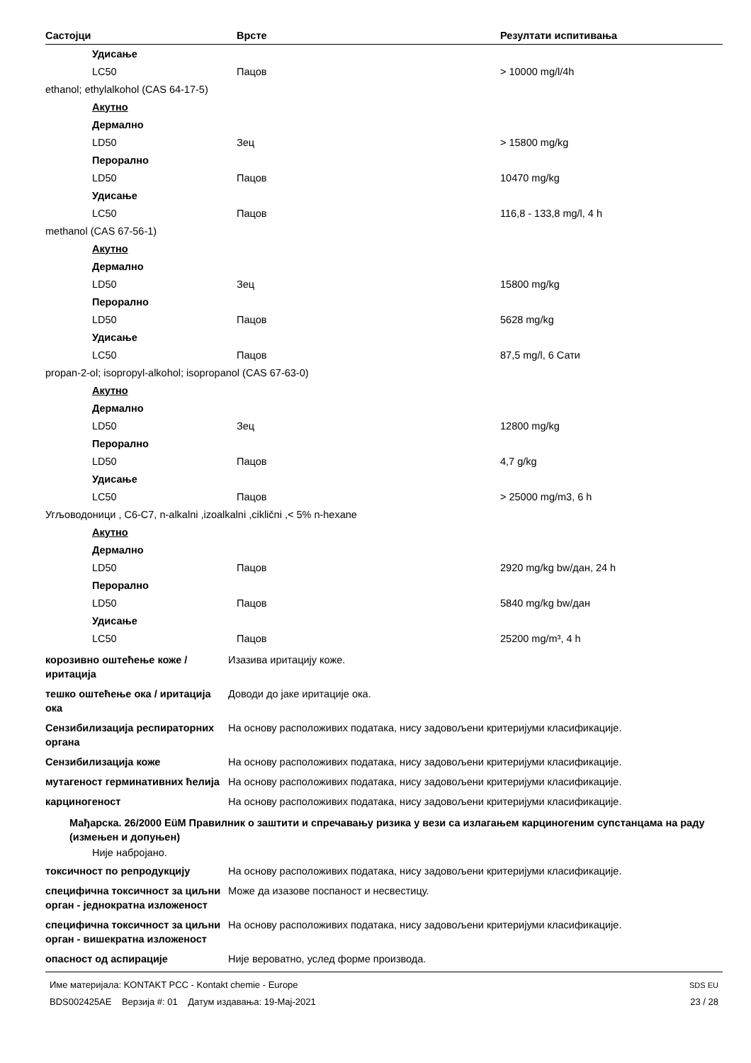| Састојци | Врсте | Резултати испитивања |
| --- | --- | --- |
| Удисање | | |
| LC50 | Пацов | > 10000 mg/l/4h |
| ethanol; ethylalkohol (CAS 64-17-5) | | |
| Акутно | | |
| Дермално | | |
| LD50 | Зец | > 15800 mg/kg |
| Перорално | | |
| LD50 | Пацов | 10470 mg/kg |
| Удисање | | |
| LC50 | Пацов | 116,8 - 133,8 mg/l, 4 h |
| methanol (CAS 67-56-1) | | |
| Акутно | | |
| Дермално | | |
| LD50 | Зец | 15800 mg/kg |
| Перорално | | |
| LD50 | Пацов | 5628 mg/kg |
| Удисање | | |
| LC50 | Пацов | 87,5 mg/l, 6 Сати |
| propan-2-ol; isopropyl-alkohol; isopropanol (CAS 67-63-0) | | |
| Акутно | | |
| Дермално | | |
| LD50 | Зец | 12800 mg/kg |
| Перорално | | |
| LD50 | Пацов | 4,7 g/kg |
| Удисање | | |
| LC50 | Пацов | > 25000 mg/m3, 6 h |
| Угљоводоници , C6-C7, n-alkalni ,izoalkalni ,ciklični ,< 5% n-hexane | | |
| Акутно | | |
| Дермално | | |
| LD50 | Пацов | 2920 mg/kg bw/дан, 24 h |
| Перорално | | |
| LD50 | Пацов | 5840 mg/kg bw/дан |
| Удисање | | |
| LC50 | Пацов | 25200 mg/m³, 4 h |
корозивно оштећење коже / иритација
Изазива иритацију коже.
тешко оштећење ока / иритација ока
Доводи до јаке иритације ока.
Сензибилизација респираторних органа
На основу расположивих података, нису задовољени критеријуми класификације.
Сензибилизација коже На основу расположивих података, нису задовољени критеријуми класификације.
мутагеност герминативних ћелија
На основу расположивих података, нису задовољени критеријуми класификације.
карциногеност На основу расположивих података, нису задовољени критеријуми класификације.
Мађарска. 26/2000 EüM Правилник о заштити и спречавању ризика у вези са излагањем карциногеним супстанцама на раду (измењен и допуњен)
Није набројано.
токсичност по репродукцију На основу расположивих података, нису задовољени критеријуми класификације.
специфична токсичност за циљни орган - једнократна изложеност
Може да изазове поспаност и несвестицу.
специфична токсичност за циљни орган - вишекратна изложеност
На основу расположивих података, нису задовољени критеријуми класификације.
опасност од аспирације Није вероватно, услед форме производа.
Име материјала: KONTAKT PCC - Kontakt chemie - Europe
BDS002425AE Верзија #: 01 Датум издавања: 19-Maj-2021
SDS EU
23 / 28